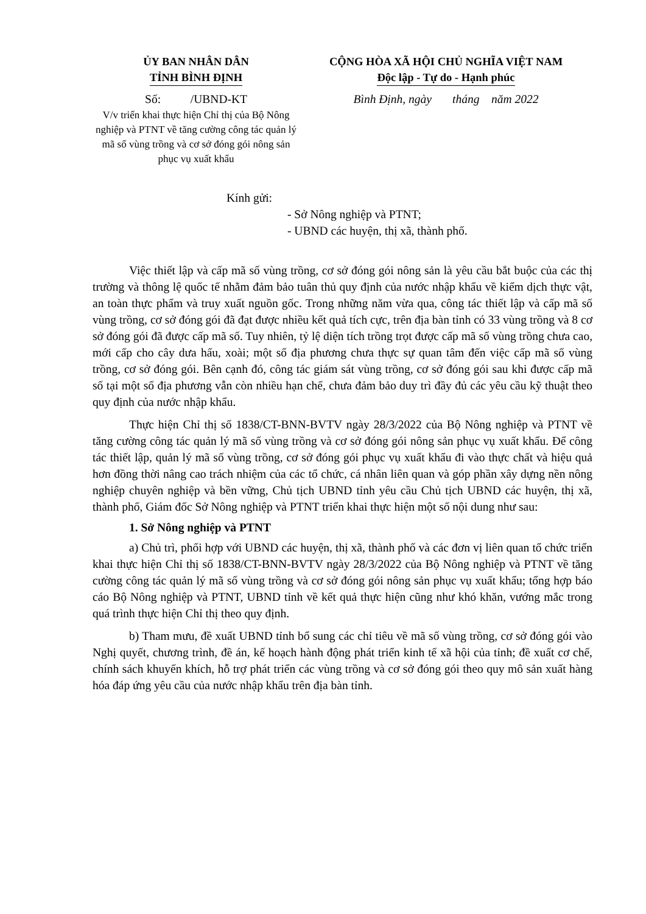ỦY BAN NHÂN DÂN
TỈNH BÌNH ĐỊNH
Số: /UBND-KT
V/v triển khai thực hiện Chỉ thị của Bộ Nông nghiệp và PTNT về tăng cường công tác quản lý mã số vùng trồng và cơ sở đóng gói nông sản phục vụ xuất khẩu
CỘNG HÒA XÃ HỘI CHỦ NGHĨA VIỆT NAM
Độc lập - Tự do - Hạnh phúc
Bình Định, ngày tháng năm 2022
Kính gửi:
- Sở Nông nghiệp và PTNT;
- UBND các huyện, thị xã, thành phố.
Việc thiết lập và cấp mã số vùng trồng, cơ sở đóng gói nông sản là yêu cầu bắt buộc của các thị trường và thông lệ quốc tế nhằm đảm bảo tuân thủ quy định của nước nhập khẩu về kiểm dịch thực vật, an toàn thực phẩm và truy xuất nguồn gốc. Trong những năm vừa qua, công tác thiết lập và cấp mã số vùng trồng, cơ sở đóng gói đã đạt được nhiều kết quả tích cực, trên địa bàn tỉnh có 33 vùng trồng và 8 cơ sở đóng gói đã được cấp mã số. Tuy nhiên, tỷ lệ diện tích trồng trọt được cấp mã số vùng trồng chưa cao, mới cấp cho cây dưa hấu, xoài; một số địa phương chưa thực sự quan tâm đến việc cấp mã số vùng trồng, cơ sở đóng gói. Bên cạnh đó, công tác giám sát vùng trồng, cơ sở đóng gói sau khi được cấp mã số tại một số địa phương vẫn còn nhiều hạn chế, chưa đảm bảo duy trì đầy đủ các yêu cầu kỹ thuật theo quy định của nước nhập khẩu.
Thực hiện Chỉ thị số 1838/CT-BNN-BVTV ngày 28/3/2022 của Bộ Nông nghiệp và PTNT về tăng cường công tác quản lý mã số vùng trồng và cơ sở đóng gói nông sản phục vụ xuất khẩu. Để công tác thiết lập, quản lý mã số vùng trồng, cơ sở đóng gói phục vụ xuất khẩu đi vào thực chất và hiệu quả hơn đồng thời nâng cao trách nhiệm của các tổ chức, cá nhân liên quan và góp phần xây dựng nền nông nghiệp chuyên nghiệp và bền vững, Chủ tịch UBND tỉnh yêu cầu Chủ tịch UBND các huyện, thị xã, thành phố, Giám đốc Sở Nông nghiệp và PTNT triển khai thực hiện một số nội dung như sau:
1. Sở Nông nghiệp và PTNT
a) Chủ trì, phối hợp với UBND các huyện, thị xã, thành phố và các đơn vị liên quan tổ chức triển khai thực hiện Chỉ thị số 1838/CT-BNN-BVTV ngày 28/3/2022 của Bộ Nông nghiệp và PTNT về tăng cường công tác quản lý mã số vùng trồng và cơ sở đóng gói nông sản phục vụ xuất khẩu; tổng hợp báo cáo Bộ Nông nghiệp và PTNT, UBND tỉnh về kết quả thực hiện cũng như khó khăn, vướng mắc trong quá trình thực hiện Chỉ thị theo quy định.
b) Tham mưu, đề xuất UBND tỉnh bổ sung các chỉ tiêu về mã số vùng trồng, cơ sở đóng gói vào Nghị quyết, chương trình, đề án, kế hoạch hành động phát triển kinh tế xã hội của tỉnh; đề xuất cơ chế, chính sách khuyến khích, hỗ trợ phát triển các vùng trồng và cơ sở đóng gói theo quy mô sản xuất hàng hóa đáp ứng yêu cầu của nước nhập khẩu trên địa bàn tỉnh.